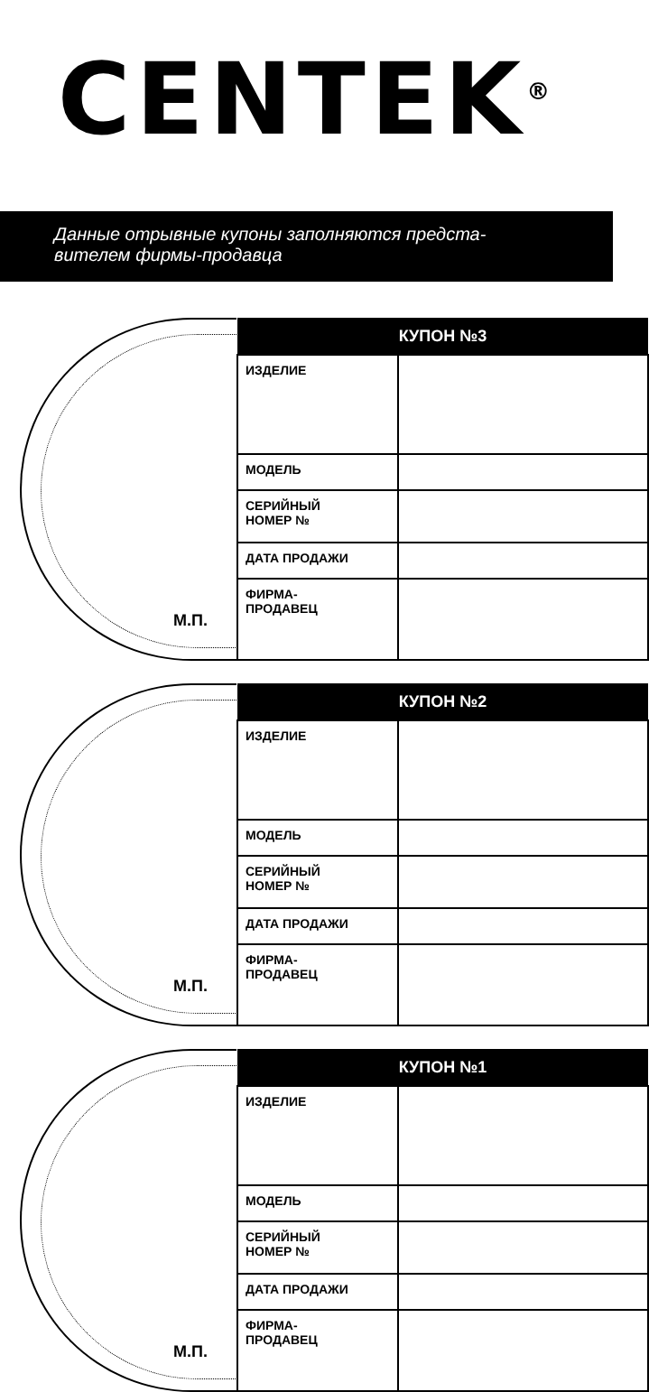CENTEK<sup>®</sup>
Данные отрывные купоны заполняются предста-
вителем фирмы-продавца
М.П.
| КУПОН №3 | |
| --- | --- |
| ИЗДЕЛИЕ | |
| МОДЕЛЬ | |
| СЕРИЙНЫЙ НОМЕР № | |
| ДАТА ПРОДАЖИ | |
| ФИРМА- ПРОДАВЕЦ | |
М.П.
| КУПОН №2 | |
| --- | --- |
| ИЗДЕЛИЕ | |
| МОДЕЛЬ | |
| СЕРИЙНЫЙ НОМЕР № | |
| ДАТА ПРОДАЖИ | |
| ФИРМА- ПРОДАВЕЦ | |
М.П.
| КУПОН №1 | |
| --- | --- |
| ИЗДЕЛИЕ | |
| МОДЕЛЬ | |
| СЕРИЙНЫЙ НОМЕР № | |
| ДАТА ПРОДАЖИ | |
| ФИРМА- ПРОДАВЕЦ | |